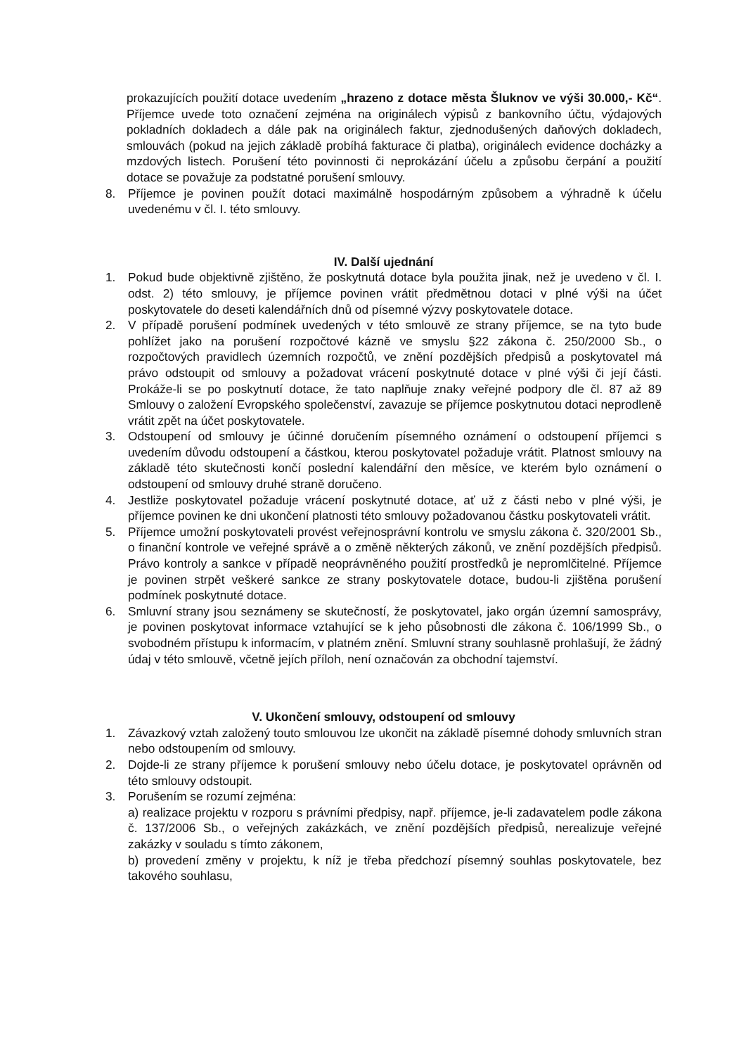prokazujících použití dotace uvedením „hrazeno z dotace města Šluknov ve výši 30.000,- Kč“. Příjemce uvede toto označení zejména na originálech výpisů z bankovního účtu, výdajových pokladních dokladech a dále pak na originálech faktur, zjednodušených daňových dokladech, smlouvách (pokud na jejich základě probíhá fakturace či platba), originálech evidence docházky a mzdových listech. Porušení této povinnosti či neprokázání účelu a způsobu čerpání a použití dotace se považuje za podstatné porušení smlouvy.
8. Příjemce je povinen použít dotaci maximálně hospodárným způsobem a výhradně k účelu uvedenému v čl. I. této smlouvy.
IV. Další ujednání
1. Pokud bude objektivně zjištěno, že poskytnutá dotace byla použita jinak, než je uvedeno v čl. I. odst. 2) této smlouvy, je příjemce povinen vrátit předmětnou dotaci v plné výši na účet poskytovatele do deseti kalendářních dnů od písemné výzvy poskytovatele dotace.
2. V případě porušení podmínek uvedených v této smlouvě ze strany příjemce, se na tyto bude pohlížet jako na porušení rozpočtové kázně ve smyslu §22 zákona č. 250/2000 Sb., o rozpočtových pravidlech územních rozpočtů, ve znění pozdějších předpisů a poskytovatel má právo odstoupit od smlouvy a požadovat vrácení poskytnuté dotace v plné výši či její části. Prokáže-li se po poskytnutí dotace, že tato naplňuje znaky veřejné podpory dle čl. 87 až 89 Smlouvy o založení Evropského společenství, zavazuje se příjemce poskytnutou dotaci neprodleně vrátit zpět na účet poskytovatele.
3. Odstoupení od smlouvy je účinné doručením písemného oznámení o odstoupení příjemci s uvedením důvodu odstoupení a částkou, kterou poskytovatel požaduje vrátit. Platnost smlouvy na základě této skutečnosti končí poslední kalendářní den měsíce, ve kterém bylo oznámení o odstoupení od smlouvy druhé straně doručeno.
4. Jestliže poskytovatel požaduje vrácení poskytnuté dotace, ať už z části nebo v plné výši, je příjemce povinen ke dni ukončení platnosti této smlouvy požadovanou částku poskytovateli vrátit.
5. Příjemce umožní poskytovateli provést veřejnosprávní kontrolu ve smyslu zákona č. 320/2001 Sb., o finanční kontrole ve veřejné správě a o změně některých zákonů, ve znění pozdějších předpisů. Právo kontroly a sankce v případě neoprávněného použití prostředků je nepromlčitelné. Příjemce je povinen strpět veškeré sankce ze strany poskytovatele dotace, budou-li zjištěna porušení podmínek poskytnuté dotace.
6. Smluvní strany jsou seznámeny se skutečností, že poskytovatel, jako orgán územní samosprávy, je povinen poskytovat informace vztahující se k jeho působnosti dle zákona č. 106/1999 Sb., o svobodném přístupu k informacím, v platném znění. Smluvní strany souhlasně prohlašují, že žádný údaj v této smlouvě, včetně jejích příloh, není označován za obchodní tajemství.
V. Ukončení smlouvy, odstoupení od smlouvy
1. Závazkový vztah založený touto smlouvou lze ukončit na základě písemné dohody smluvních stran nebo odstoupením od smlouvy.
2. Dojde-li ze strany příjemce k porušení smlouvy nebo účelu dotace, je poskytovatel oprávněn od této smlouvy odstoupit.
3. Porušením se rozumí zejména:
a) realizace projektu v rozporu s právními předpisy, např. příjemce, je-li zadavatelem podle zákona č. 137/2006 Sb., o veřejných zakázkách, ve znění pozdějších předpisů, nerealizuje veřejné zakázky v souladu s tímto zákonem,
b) provedení změny v projektu, k níž je třeba předchozí písemný souhlas poskytovatele, bez takového souhlasu,